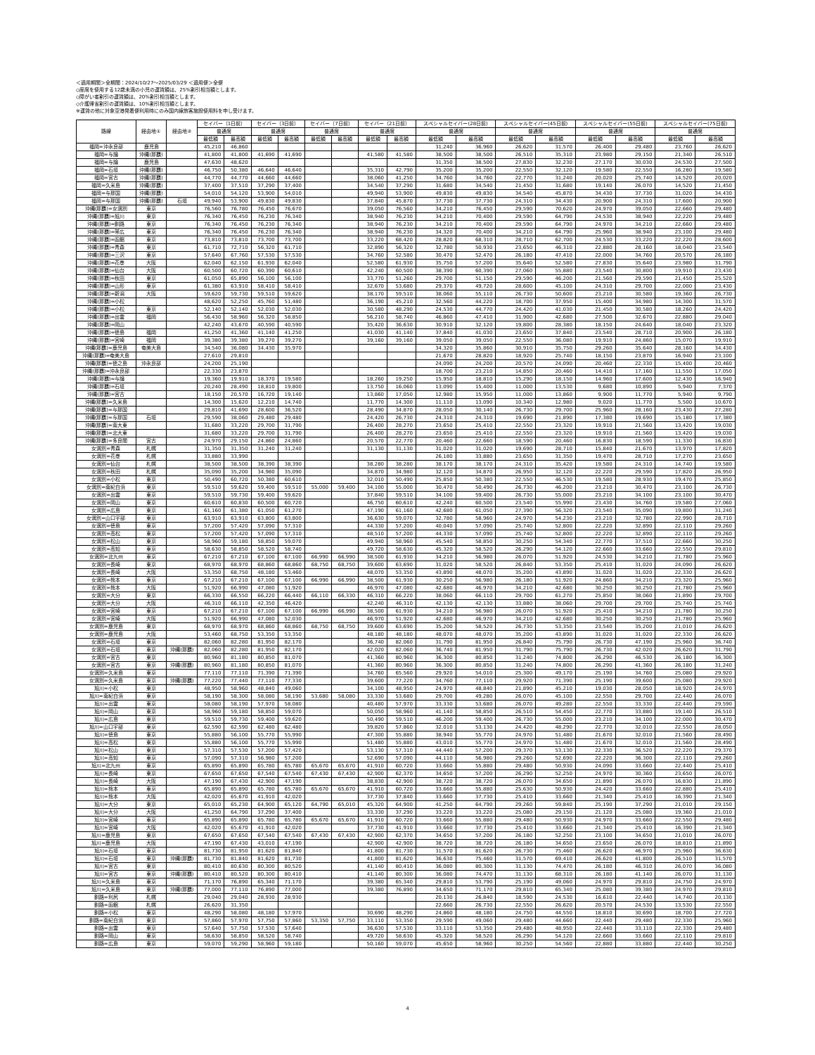＜適用期間＞全期間：2024/10/27～2025/03/29 ＜適用便＞全便
◇座席を使用する12歳未満の小児の運賃額は、25%割引相当額とします。
◇障がい者割引の運賃額は、20%割引相当額とします。
◇介護帰省割引の運賃額は、10%割引相当額とします。
※運賃の他に対象空港発着便利用時にのみ国内線旅客施設使用料を申し受けます。
| 路線 | 経由地① | 経由地② | セイバー（1日前） | | セイバー（3日前） | | セイバー（7日前） | | セイバー（21日前） | | スペシャルセイバー(28日前) | | スペシャルセイバー(45日前) | | スペシャルセイバー(55日前) | | スペシャルセイバー(75日前) | |
| --- | --- | --- | --- | --- | --- | --- | --- | --- | --- | --- | --- | --- | --- | --- | --- | --- | --- | --- |
| | | | 普通席 | | 普通席 | | 普通席 | | 普通席 | | 普通席 | | 普通席 | | 普通席 | | 普通席 | |
| | | | 最低額 | 最高額 | 最低額 | 最高額 | 最低額 | 最高額 | 最低額 | 最高額 | 最低額 | 最高額 | 最低額 | 最高額 | 最低額 | 最高額 | 最低額 | 最高額 |
| 福岡=沖永良部 | 鹿児島 | | 45,210 | 46,860 | | | | | | | 31,240 | 36,960 | 26,620 | 31,570 | 26,400 | 29,480 | 23,760 | 26,620 |
| 福岡=与論 | 沖縄(那覇) | | 41,800 | 41,800 | 41,690 | 41,690 | | | 41,580 | 41,580 | 38,500 | 38,500 | 26,510 | 35,310 | 23,980 | 29,150 | 21,340 | 26,510 |
| 福岡=与論 | 鹿児島 | | 47,630 | 48,620 | | | | | | | 31,350 | 38,500 | 27,830 | 32,230 | 27,170 | 30,030 | 24,530 | 27,500 |
| 福岡=石垣 | 沖縄(那覇) | | 46,750 | 50,380 | 46,640 | 46,640 | | | 35,310 | 42,790 | 35,200 | 35,200 | 22,550 | 32,120 | 19,580 | 22,550 | 16,280 | 19,580 |
| 福岡=宮古 | 沖縄(那覇) | | 44,770 | 44,770 | 44,660 | 44,660 | | | 38,060 | 41,250 | 34,760 | 34,760 | 22,770 | 31,240 | 20,020 | 25,740 | 14,520 | 20,020 |
| 福岡=久米島 | 沖縄(那覇) | | 37,400 | 37,510 | 37,290 | 37,400 | | | 34,540 | 37,290 | 31,680 | 34,540 | 21,450 | 31,680 | 19,140 | 26,070 | 14,520 | 21,450 |
| 福岡=与那国 | 沖縄(那覇) | | 54,010 | 54,120 | 53,900 | 54,010 | | | 49,940 | 53,900 | 49,830 | 49,830 | 34,540 | 45,870 | 34,430 | 37,730 | 31,020 | 34,430 |
| 福岡=与那国 | 沖縄(那覇) | 石垣 | 49,940 | 53,900 | 49,830 | 49,830 | | | 37,840 | 45,870 | 37,730 | 37,730 | 24,310 | 34,430 | 20,900 | 24,310 | 17,600 | 20,900 |
| 沖縄(那覇)=女満別 | 東京 | | 76,560 | 76,780 | 76,450 | 76,670 | | | 39,050 | 76,560 | 34,210 | 76,450 | 29,590 | 70,620 | 24,970 | 39,050 | 22,660 | 29,480 |
| 沖縄(那覇)=旭川 | 東京 | | 76,340 | 76,450 | 76,230 | 76,340 | | | 38,940 | 76,230 | 34,210 | 70,400 | 29,590 | 64,790 | 24,530 | 38,940 | 22,220 | 29,480 |
| 沖縄(那覇)=釧路 | 東京 | | 76,340 | 76,450 | 76,230 | 76,340 | | | 38,940 | 76,230 | 34,210 | 70,400 | 29,590 | 64,790 | 24,970 | 34,210 | 22,660 | 29,480 |
| 沖縄(那覇)=帯広 | 東京 | | 76,340 | 76,450 | 76,230 | 76,340 | | | 38,940 | 76,230 | 34,320 | 70,400 | 34,210 | 64,790 | 25,960 | 38,940 | 23,100 | 29,480 |
| 沖縄(那覇)=函館 | 東京 | | 73,810 | 73,810 | 73,700 | 73,700 | | | 33,220 | 68,420 | 28,820 | 68,310 | 28,710 | 62,700 | 24,530 | 33,220 | 22,220 | 28,600 |
| 沖縄(那覇)=青森 | 東京 | | 61,710 | 72,710 | 56,320 | 61,710 | | | 32,890 | 56,320 | 32,780 | 50,930 | 23,650 | 46,310 | 22,880 | 28,160 | 18,040 | 23,540 |
| 沖縄(那覇)=三沢 | 東京 | | 57,640 | 67,760 | 57,530 | 57,530 | | | 34,760 | 52,580 | 30,470 | 52,470 | 26,180 | 47,410 | 22,000 | 34,760 | 20,570 | 26,180 |
| 沖縄(那覇)=花巻 | 大阪 | | 62,040 | 62,150 | 61,930 | 62,040 | | | 52,580 | 61,930 | 35,750 | 57,200 | 35,640 | 52,580 | 27,830 | 35,640 | 23,980 | 31,790 |
| 沖縄(那覇)=仙台 | 大阪 | | 60,500 | 60,720 | 60,390 | 60,610 | | | 42,240 | 60,500 | 38,390 | 60,390 | 27,060 | 55,880 | 23,540 | 30,800 | 19,910 | 23,430 |
| 沖縄(那覇)=秋田 | 東京 | | 61,050 | 65,890 | 56,100 | 56,100 | | | 33,770 | 51,260 | 29,700 | 51,150 | 29,590 | 46,200 | 21,560 | 29,590 | 21,450 | 25,520 |
| 沖縄(那覇)=山形 | 東京 | | 61,380 | 63,910 | 58,410 | 58,410 | | | 32,670 | 53,680 | 29,370 | 49,720 | 28,600 | 45,100 | 24,310 | 29,700 | 22,000 | 23,430 |
| 沖縄(那覇)=新潟 | 大阪 | | 59,620 | 59,730 | 59,510 | 59,620 | | | 38,170 | 59,510 | 38,060 | 55,110 | 26,730 | 50,600 | 23,210 | 30,580 | 19,360 | 26,730 |
| 沖縄(那覇)=小松 | | | 48,620 | 52,250 | 45,760 | 51,480 | | | 36,190 | 45,210 | 32,560 | 44,220 | 18,700 | 37,950 | 15,400 | 34,980 | 14,300 | 31,570 |
| 沖縄(那覇)=小松 | 東京 | | 52,140 | 52,140 | 52,030 | 52,030 | | | 30,580 | 48,290 | 24,530 | 44,770 | 24,420 | 41,030 | 21,450 | 30,580 | 18,260 | 24,420 |
| 沖縄(那覇)=出雲 | 福岡 | | 56,430 | 58,960 | 56,320 | 58,850 | | | 56,210 | 58,740 | 46,860 | 47,410 | 31,900 | 42,680 | 27,500 | 32,670 | 22,880 | 29,040 |
| 沖縄(那覇)=岡山 | | | 42,240 | 43,670 | 40,590 | 40,590 | | | 35,420 | 36,630 | 30,910 | 32,120 | 19,800 | 28,380 | 18,150 | 24,640 | 18,040 | 23,320 |
| 沖縄(那覇)=徳島 | 福岡 | | 41,250 | 41,360 | 41,140 | 41,250 | | | 41,030 | 41,140 | 37,840 | 41,030 | 23,650 | 37,840 | 23,540 | 28,710 | 20,900 | 26,180 |
| 沖縄(那覇)=宮崎 | 福岡 | | 39,380 | 39,380 | 39,270 | 39,270 | | | 39,160 | 39,160 | 39,050 | 39,050 | 22,550 | 36,080 | 19,910 | 24,860 | 15,070 | 19,910 |
| 沖縄(那覇)=鹿児島 | 奄美大島 | | 34,540 | 36,080 | 34,430 | 35,970 | | | | | 34,320 | 35,860 | 30,910 | 35,750 | 29,260 | 35,640 | 28,160 | 34,430 |
| 沖縄(那覇)=奄美大島 | | | 27,610 | 29,810 | | | | | | | 21,670 | 28,820 | 18,920 | 25,740 | 18,150 | 23,870 | 16,940 | 23,100 |
| 沖縄(那覇)=徳之島 | 沖永良部 | | 24,200 | 25,190 | | | | | | | 24,090 | 24,200 | 20,570 | 24,090 | 20,460 | 22,330 | 15,400 | 20,460 |
| 沖縄(那覇)=沖永良部 | | | 22,330 | 23,870 | | | | | | | 18,700 | 23,210 | 14,850 | 20,460 | 14,410 | 17,160 | 11,550 | 17,050 |
| 沖縄(那覇)=与論 | | | 19,360 | 19,910 | 18,370 | 19,580 | | | 18,260 | 19,250 | 15,950 | 18,810 | 15,290 | 18,150 | 14,960 | 17,600 | 12,430 | 16,940 |
| 沖縄(那覇)=石垣 | | | 20,240 | 28,490 | 18,810 | 19,800 | | | 13,750 | 16,060 | 13,090 | 15,400 | 11,000 | 13,530 | 9,680 | 10,890 | 5,940 | 7,370 |
| 沖縄(那覇)=宮古 | | | 18,150 | 20,570 | 16,720 | 19,140 | | | 13,860 | 17,050 | 12,980 | 15,950 | 11,000 | 13,860 | 9,900 | 11,770 | 5,940 | 9,790 |
| 沖縄(那覇)=久米島 | | | 14,300 | 15,620 | 12,210 | 14,740 | | | 11,770 | 14,300 | 11,110 | 13,090 | 10,340 | 12,980 | 9,020 | 11,770 | 5,500 | 10,670 |
| 沖縄(那覇)=与那国 | | | 29,810 | 41,690 | 28,600 | 36,520 | | | 28,490 | 34,870 | 28,050 | 30,140 | 26,730 | 29,700 | 25,960 | 28,160 | 23,430 | 27,280 |
| 沖縄(那覇)=与那国 | 石垣 | | 29,590 | 38,060 | 29,480 | 29,480 | | | 24,420 | 26,730 | 24,310 | 24,310 | 19,690 | 21,890 | 17,380 | 19,690 | 15,180 | 17,380 |
| 沖縄(那覇)=南大東 | | | 31,680 | 33,220 | 29,700 | 31,790 | | | 26,400 | 28,270 | 23,650 | 25,410 | 22,550 | 23,320 | 19,910 | 21,560 | 13,420 | 19,030 |
| 沖縄(那覇)=北大東 | | | 31,680 | 33,220 | 29,700 | 31,790 | | | 26,400 | 28,270 | 23,650 | 25,410 | 22,550 | 23,320 | 19,910 | 21,560 | 13,420 | 19,030 |
| 沖縄(那覇)=多良間 | 宮古 | | 24,970 | 29,150 | 24,860 | 24,860 | | | 20,570 | 22,770 | 20,460 | 22,660 | 18,590 | 20,460 | 16,830 | 18,590 | 11,330 | 16,830 |
| 女満別=青森 | 札幌 | | 31,350 | 31,350 | 31,240 | 31,240 | | | 31,130 | 31,130 | 31,020 | 31,020 | 19,690 | 28,710 | 15,840 | 21,670 | 13,970 | 17,820 |
| 女満別=花巻 | 札幌 | | 33,880 | 33,990 | | | | | | | 26,180 | 33,880 | 23,650 | 31,350 | 19,470 | 28,710 | 17,270 | 23,650 |
| 女満別=仙台 | 札幌 | | 38,500 | 38,500 | 38,390 | 38,390 | | | 38,280 | 38,280 | 38,170 | 38,170 | 24,310 | 35,420 | 19,580 | 24,310 | 14,740 | 19,580 |
| 女満別=秋田 | 札幌 | | 35,090 | 35,200 | 34,980 | 35,090 | | | 34,870 | 34,980 | 32,120 | 34,870 | 26,950 | 32,120 | 22,220 | 29,590 | 17,820 | 26,950 |
| 女満別=小松 | 東京 | | 50,490 | 60,720 | 50,380 | 60,610 | | | 32,010 | 50,490 | 25,850 | 50,380 | 22,550 | 46,530 | 19,580 | 28,930 | 19,470 | 25,850 |
| 女満別=南紀白浜 | 東京 | | 59,510 | 59,620 | 59,400 | 59,510 | 55,000 | 59,400 | 34,100 | 55,000 | 30,470 | 50,490 | 26,730 | 46,200 | 23,210 | 30,470 | 23,100 | 26,730 |
| 女満別=出雲 | 東京 | | 59,510 | 59,730 | 59,400 | 59,620 | | | 37,840 | 59,510 | 34,100 | 59,400 | 26,730 | 55,000 | 23,210 | 34,100 | 23,100 | 30,470 |
| 女満別=岡山 | 東京 | | 60,610 | 60,830 | 60,500 | 60,720 | | | 46,750 | 60,610 | 42,240 | 60,500 | 23,540 | 55,990 | 23,430 | 34,760 | 19,580 | 27,060 |
| 女満別=広島 | 東京 | | 61,160 | 61,380 | 61,050 | 61,270 | | | 47,190 | 61,160 | 42,680 | 61,050 | 27,390 | 56,320 | 23,540 | 35,090 | 19,800 | 31,240 |
| 女満別=山口宇部 | 東京 | | 63,910 | 63,910 | 63,800 | 63,800 | | | 36,630 | 59,070 | 32,780 | 58,960 | 24,970 | 54,230 | 23,210 | 32,780 | 22,990 | 28,710 |
| 女満別=徳島 | 東京 | | 57,200 | 57,420 | 57,090 | 57,310 | | | 44,330 | 57,200 | 40,040 | 57,090 | 25,740 | 52,800 | 22,220 | 32,890 | 22,110 | 29,260 |
| 女満別=高松 | 東京 | | 57,200 | 57,420 | 57,090 | 57,310 | | | 48,510 | 57,200 | 44,330 | 57,090 | 25,740 | 52,800 | 22,220 | 32,890 | 22,110 | 29,260 |
| 女満別=松山 | 東京 | | 58,960 | 59,180 | 58,850 | 59,070 | | | 49,940 | 58,960 | 45,540 | 58,850 | 30,250 | 54,340 | 22,770 | 37,510 | 22,660 | 30,250 |
| 女満別=高知 | 東京 | | 58,630 | 58,850 | 58,520 | 58,740 | | | 49,720 | 58,630 | 45,320 | 58,520 | 26,290 | 54,120 | 22,660 | 33,660 | 22,550 | 29,810 |
| 女満別=北九州 | 東京 | | 67,210 | 67,210 | 67,100 | 67,100 | 66,990 | 66,990 | 38,500 | 61,930 | 34,210 | 56,980 | 26,070 | 51,920 | 24,530 | 34,210 | 21,780 | 25,960 |
| 女満別=長崎 | 東京 | | 68,970 | 68,970 | 68,860 | 68,860 | 68,750 | 68,750 | 39,600 | 63,690 | 31,020 | 58,520 | 26,840 | 53,350 | 25,410 | 31,020 | 24,090 | 26,620 |
| 女満別=長崎 | 大阪 | | 53,350 | 68,750 | 48,180 | 53,460 | | | 48,070 | 53,350 | 43,890 | 48,070 | 35,200 | 43,890 | 31,020 | 31,020 | 22,330 | 26,620 |
| 女満別=熊本 | 東京 | | 67,210 | 67,210 | 67,100 | 67,100 | 66,990 | 66,990 | 38,500 | 61,930 | 30,250 | 56,980 | 26,180 | 51,920 | 24,860 | 34,210 | 23,320 | 25,960 |
| 女満別=熊本 | 大阪 | | 51,920 | 66,990 | 47,080 | 51,920 | | | 46,970 | 47,080 | 42,680 | 46,970 | 34,210 | 42,680 | 30,250 | 30,250 | 21,780 | 25,960 |
| 女満別=大分 | 東京 | | 66,330 | 66,550 | 66,220 | 66,440 | 66,110 | 66,330 | 46,310 | 66,220 | 38,060 | 66,110 | 29,700 | 61,270 | 25,850 | 38,060 | 21,890 | 29,700 |
| 女満別=大分 | 大阪 | | 46,310 | 66,110 | 42,350 | 46,420 | | | 42,240 | 46,310 | 42,130 | 42,130 | 33,880 | 38,060 | 29,700 | 29,700 | 25,740 | 25,740 |
| 女満別=宮崎 | 東京 | | 67,210 | 67,210 | 67,100 | 67,100 | 66,990 | 66,990 | 38,500 | 61,930 | 34,210 | 56,980 | 26,070 | 51,920 | 25,410 | 34,210 | 21,780 | 30,250 |
| 女満別=宮崎 | 大阪 | | 51,920 | 66,990 | 47,080 | 52,030 | | | 46,970 | 51,920 | 42,680 | 46,970 | 34,210 | 42,680 | 30,250 | 30,250 | 21,780 | 25,960 |
| 女満別=鹿児島 | 東京 | | 68,970 | 68,970 | 68,860 | 68,860 | 68,750 | 68,750 | 39,600 | 63,690 | 35,200 | 58,520 | 26,730 | 53,350 | 23,540 | 35,200 | 21,010 | 26,620 |
| 女満別=鹿児島 | 大阪 | | 53,460 | 68,750 | 53,350 | 53,350 | | | 48,180 | 48,180 | 48,070 | 48,070 | 35,200 | 43,890 | 31,020 | 31,020 | 22,330 | 26,620 |
| 女満別=石垣 | 東京 | | 82,060 | 82,280 | 81,950 | 82,170 | | | 36,740 | 82,060 | 31,790 | 81,950 | 26,840 | 75,790 | 26,730 | 47,190 | 25,960 | 36,740 |
| 女満別=石垣 | 東京 | 沖縄(那覇) | 82,060 | 82,280 | 81,950 | 82,170 | | | 42,020 | 82,060 | 36,740 | 81,950 | 31,790 | 75,790 | 26,730 | 42,020 | 26,620 | 31,790 |
| 女満別=宮古 | 東京 | | 80,960 | 81,180 | 80,850 | 81,070 | | | 41,360 | 80,960 | 36,300 | 80,850 | 31,240 | 74,800 | 26,290 | 46,530 | 26,180 | 36,300 |
| 女満別=宮古 | 東京 | 沖縄(那覇) | 80,960 | 81,180 | 80,850 | 81,070 | | | 41,360 | 80,960 | 36,300 | 80,850 | 31,240 | 74,800 | 26,290 | 41,360 | 26,180 | 31,240 |
| 女満別=久米島 | 東京 | | 77,110 | 77,110 | 71,390 | 71,390 | | | 34,760 | 65,560 | 29,920 | 54,010 | 25,300 | 49,170 | 25,190 | 34,760 | 25,080 | 29,920 |
| 女満別=久米島 | 東京 | 沖縄(那覇) | 77,220 | 77,440 | 77,110 | 77,330 | | | 39,600 | 77,220 | 34,760 | 77,110 | 29,920 | 71,390 | 25,190 | 39,600 | 25,080 | 29,920 |
| 旭川=小松 | 東京 | | 48,950 | 58,960 | 48,840 | 49,060 | | | 34,100 | 48,950 | 24,970 | 48,840 | 21,890 | 45,210 | 19,030 | 28,050 | 18,920 | 24,970 |
| 旭川=南紀白浜 | 東京 | | 58,190 | 58,300 | 58,080 | 58,190 | 53,680 | 58,080 | 33,330 | 53,680 | 29,700 | 49,280 | 26,070 | 45,100 | 22,550 | 29,700 | 22,440 | 26,070 |
| 旭川=出雲 | 東京 | | 58,080 | 58,190 | 57,970 | 58,080 | | | 40,480 | 57,970 | 33,330 | 53,680 | 26,070 | 49,280 | 22,550 | 33,330 | 22,440 | 29,590 |
| 旭川=岡山 | 東京 | | 58,960 | 59,180 | 58,850 | 59,070 | | | 50,050 | 58,960 | 41,140 | 58,850 | 26,510 | 54,450 | 22,770 | 33,880 | 19,140 | 26,510 |
| 旭川=広島 | 東京 | | 59,510 | 59,730 | 59,400 | 59,620 | | | 50,490 | 59,510 | 46,200 | 59,400 | 26,730 | 55,000 | 23,210 | 34,100 | 22,000 | 30,470 |
| 旭川=山口宇部 | 東京 | | 62,590 | 62,590 | 62,480 | 62,480 | | | 39,820 | 57,860 | 32,010 | 53,130 | 24,420 | 48,290 | 22,770 | 32,010 | 22,550 | 28,050 |
| 旭川=徳島 | 東京 | | 55,880 | 56,100 | 55,770 | 55,990 | | | 47,300 | 55,880 | 38,940 | 55,770 | 24,970 | 51,480 | 21,670 | 32,010 | 21,560 | 28,490 |
| 旭川=高松 | 東京 | | 55,880 | 56,100 | 55,770 | 55,990 | | | 51,480 | 55,880 | 43,010 | 55,770 | 24,970 | 51,480 | 21,670 | 32,010 | 21,560 | 28,490 |
| 旭川=松山 | 東京 | | 57,310 | 57,530 | 57,200 | 57,420 | | | 53,130 | 57,310 | 44,440 | 57,200 | 29,370 | 53,130 | 22,330 | 36,520 | 22,220 | 29,370 |
| 旭川=高知 | 東京 | | 57,090 | 57,310 | 56,980 | 57,200 | | | 52,690 | 57,090 | 44,110 | 56,980 | 29,260 | 52,690 | 22,220 | 36,300 | 22,110 | 29,260 |
| 旭川=北九州 | 東京 | | 65,890 | 65,890 | 65,780 | 65,780 | 65,670 | 65,670 | 41,910 | 60,720 | 33,660 | 55,880 | 29,480 | 50,930 | 24,090 | 33,660 | 22,440 | 25,410 |
| 旭川=長崎 | 東京 | | 67,650 | 67,650 | 67,540 | 67,540 | 67,430 | 67,430 | 42,900 | 62,370 | 34,650 | 57,200 | 26,290 | 52,250 | 24,970 | 30,360 | 23,650 | 26,070 |
| 旭川=長崎 | 大阪 | | 47,190 | 67,430 | 42,900 | 47,190 | | | 38,830 | 42,900 | 38,720 | 38,720 | 26,070 | 34,650 | 21,890 | 26,070 | 16,830 | 21,890 |
| 旭川=熊本 | 東京 | | 65,890 | 65,890 | 65,780 | 65,780 | 65,670 | 65,670 | 41,910 | 60,720 | 33,660 | 55,880 | 25,630 | 50,930 | 24,420 | 33,660 | 22,880 | 25,410 |
| 旭川=熊本 | 大阪 | | 42,020 | 65,670 | 41,910 | 42,020 | | | 37,730 | 37,840 | 33,660 | 37,730 | 25,410 | 33,660 | 21,340 | 25,410 | 16,390 | 21,340 |
| 旭川=大分 | 東京 | | 65,010 | 65,230 | 64,900 | 65,120 | 64,790 | 65,010 | 45,320 | 64,900 | 41,250 | 64,790 | 29,260 | 59,840 | 25,190 | 37,290 | 21,010 | 29,150 |
| 旭川=大分 | 大阪 | | 41,250 | 64,790 | 37,290 | 37,400 | | | 33,330 | 37,290 | 33,220 | 33,220 | 25,080 | 29,150 | 21,120 | 25,080 | 19,360 | 21,010 |
| 旭川=宮崎 | 東京 | | 65,890 | 65,890 | 65,780 | 65,780 | 65,670 | 65,670 | 41,910 | 60,720 | 33,660 | 55,880 | 29,480 | 50,930 | 24,970 | 33,660 | 22,550 | 29,480 |
| 旭川=宮崎 | 大阪 | | 42,020 | 65,670 | 41,910 | 42,020 | | | 37,730 | 41,910 | 33,660 | 37,730 | 25,410 | 33,660 | 21,340 | 25,410 | 16,390 | 21,340 |
| 旭川=鹿児島 | 東京 | | 67,650 | 67,650 | 67,540 | 67,540 | 67,430 | 67,430 | 42,900 | 62,370 | 34,650 | 57,200 | 26,180 | 52,250 | 23,100 | 34,650 | 21,010 | 26,070 |
| 旭川=鹿児島 | 大阪 | | 47,190 | 67,430 | 43,010 | 47,190 | | | 42,900 | 42,900 | 38,720 | 38,720 | 26,180 | 34,650 | 23,650 | 26,070 | 18,810 | 21,890 |
| 旭川=石垣 | 東京 | | 81,730 | 81,950 | 81,620 | 81,840 | | | 41,800 | 81,730 | 31,570 | 81,620 | 26,730 | 75,460 | 26,620 | 46,970 | 25,960 | 36,630 |
| 旭川=石垣 | 東京 | 沖縄(那覇) | 81,730 | 81,840 | 81,620 | 81,730 | | | 41,800 | 81,620 | 36,630 | 75,460 | 31,570 | 69,410 | 26,620 | 41,800 | 26,510 | 31,570 |
| 旭川=宮古 | 東京 | | 80,410 | 80,630 | 80,300 | 80,520 | | | 41,140 | 80,410 | 36,080 | 80,300 | 31,130 | 74,470 | 26,180 | 46,310 | 26,070 | 36,080 |
| 旭川=宮古 | 東京 | 沖縄(那覇) | 80,410 | 80,520 | 80,300 | 80,410 | | | 41,140 | 80,300 | 36,080 | 74,470 | 31,130 | 68,310 | 26,180 | 41,140 | 26,070 | 31,130 |
| 旭川=久米島 | 東京 | | 71,170 | 76,890 | 65,340 | 71,170 | | | 39,380 | 65,340 | 29,810 | 53,790 | 25,190 | 49,060 | 24,970 | 29,810 | 24,750 | 24,970 |
| 旭川=久米島 | 東京 | 沖縄(那覇) | 77,000 | 77,110 | 76,890 | 77,000 | | | 39,380 | 76,890 | 34,650 | 71,170 | 29,810 | 65,340 | 25,080 | 39,380 | 24,970 | 29,810 |
| 釧路=利尻 | 札幌 | | 29,040 | 29,040 | 28,930 | 28,930 | | | | | 20,130 | 26,840 | 18,590 | 24,530 | 16,610 | 22,440 | 14,740 | 20,130 |
| 釧路=函館 | 札幌 | | 26,620 | 31,350 | | | | | | | 22,660 | 26,730 | 22,550 | 26,620 | 20,570 | 24,530 | 13,530 | 22,550 |
| 釧路=小松 | 東京 | | 48,290 | 58,080 | 48,180 | 57,970 | | | 30,690 | 48,290 | 24,860 | 48,180 | 24,750 | 44,550 | 18,810 | 30,690 | 18,700 | 27,720 |
| 釧路=南紀白浜 | 東京 | | 57,860 | 57,970 | 57,750 | 57,860 | 53,350 | 57,750 | 33,110 | 53,350 | 29,590 | 49,060 | 29,480 | 44,660 | 22,440 | 29,480 | 22,330 | 25,960 |
| 釧路=出雲 | 東京 | | 57,640 | 57,750 | 57,530 | 57,640 | | | 36,630 | 57,530 | 33,110 | 53,350 | 29,480 | 48,950 | 22,440 | 33,110 | 22,330 | 29,480 |
| 釧路=岡山 | 東京 | | 58,630 | 58,850 | 58,520 | 58,740 | | | 49,720 | 58,630 | 45,320 | 58,520 | 26,290 | 54,120 | 22,660 | 33,660 | 22,110 | 29,810 |
| 釧路=広島 | 東京 | | 59,070 | 59,290 | 58,960 | 59,180 | | | 50,160 | 59,070 | 45,650 | 58,960 | 30,250 | 54,560 | 22,880 | 33,880 | 22,440 | 30,250 |
4